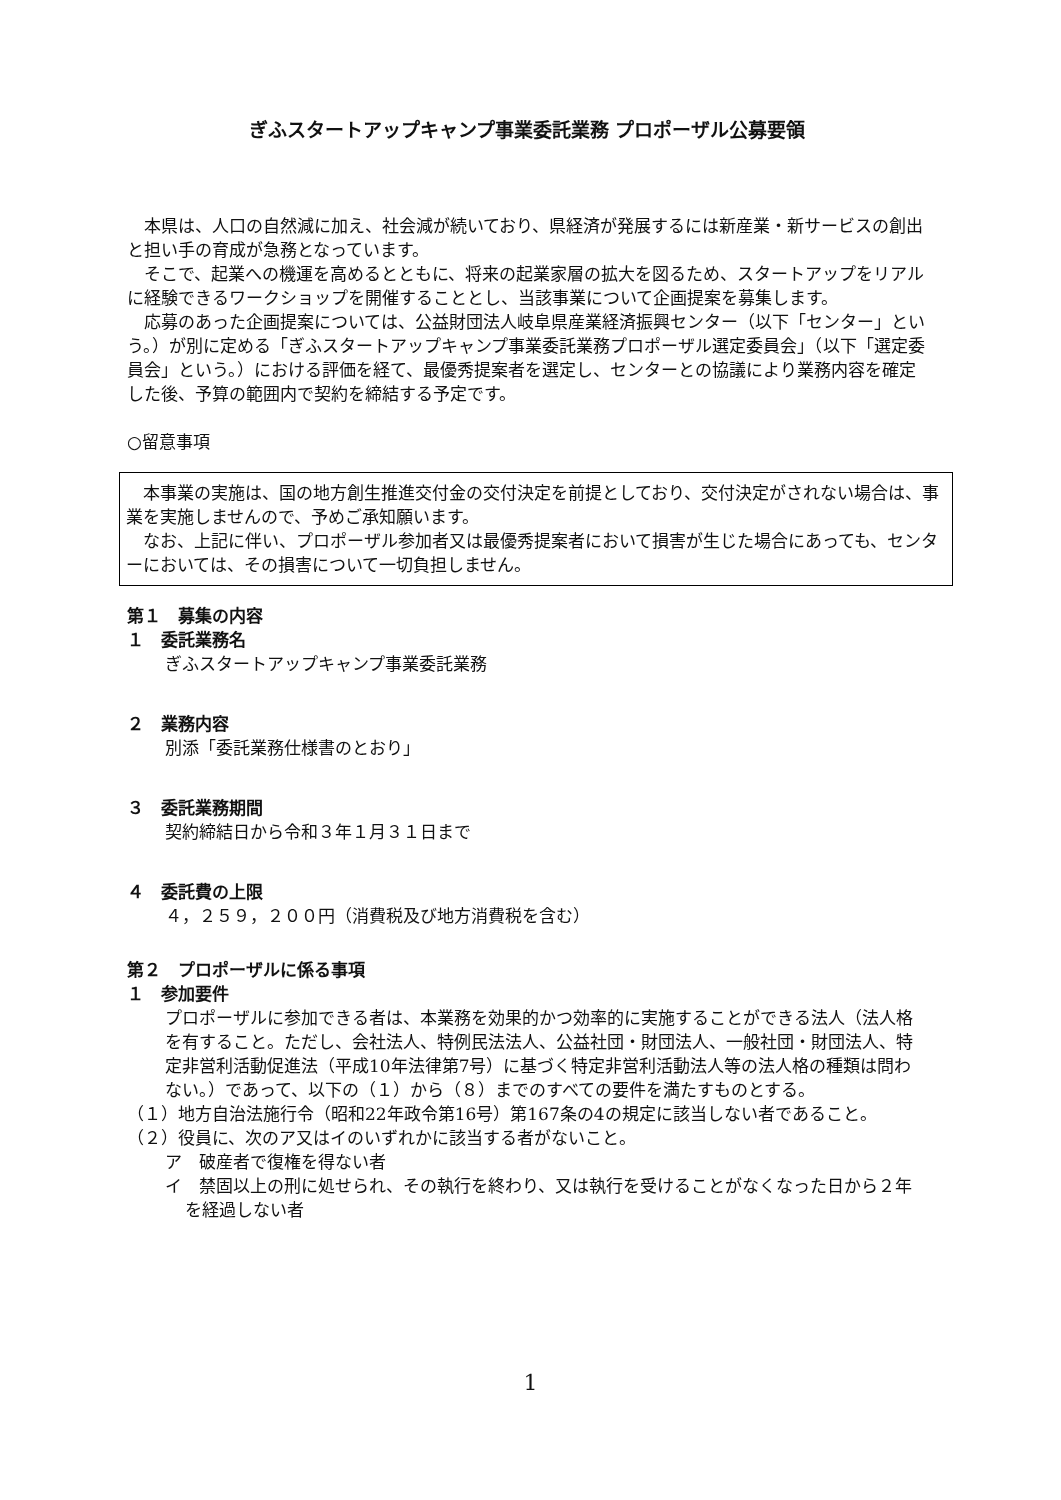ぎふスタートアップキャンプ事業委託業務 プロポーザル公募要領
本県は、人口の自然減に加え、社会減が続いており、県経済が発展するには新産業・新サービスの創出と担い手の育成が急務となっています。
そこで、起業への機運を高めるとともに、将来の起業家層の拡大を図るため、スタートアップをリアルに経験できるワークショップを開催することとし、当該事業について企画提案を募集します。
応募のあった企画提案については、公益財団法人岐阜県産業経済振興センター（以下「センター」という。）が別に定める「ぎふスタートアップキャンプ事業委託業務プロポーザル選定委員会」（以下「選定委員会」という。）における評価を経て、最優秀提案者を選定し、センターとの協議により業務内容を確定した後、予算の範囲内で契約を締結する予定です。
○留意事項
本事業の実施は、国の地方創生推進交付金の交付決定を前提としており、交付決定がされない場合は、事業を実施しませんので、予めご承知願います。
なお、上記に伴い、プロポーザル参加者又は最優秀提案者において損害が生じた場合にあっても、センターにおいては、その損害について一切負担しません。
第１　募集の内容
１　委託業務名
ぎふスタートアップキャンプ事業委託業務
２　業務内容
別添「委託業務仕様書のとおり」
３　委託業務期間
契約締結日から令和３年１月３１日まで
４　委託費の上限
４，２５９，２００円（消費税及び地方消費税を含む）
第２　プロポーザルに係る事項
１　参加要件
プロポーザルに参加できる者は、本業務を効果的かつ効率的に実施することができる法人（法人格を有すること。ただし、会社法人、特例民法法人、公益社団・財団法人、一般社団・財団法人、特定非営利活動促進法（平成10年法律第7号）に基づく特定非営利活動法人等の法人格の種類は問わない。）であって、以下の（１）から（８）までのすべての要件を満たすものとする。
（１）地方自治法施行令（昭和22年政令第16号）第167条の4の規定に該当しない者であること。
（２）役員に、次のア又はイのいずれかに該当する者がないこと。
ア　破産者で復権を得ない者
イ　禁固以上の刑に処せられ、その執行を終わり、又は執行を受けることがなくなった日から２年を経過しない者
1